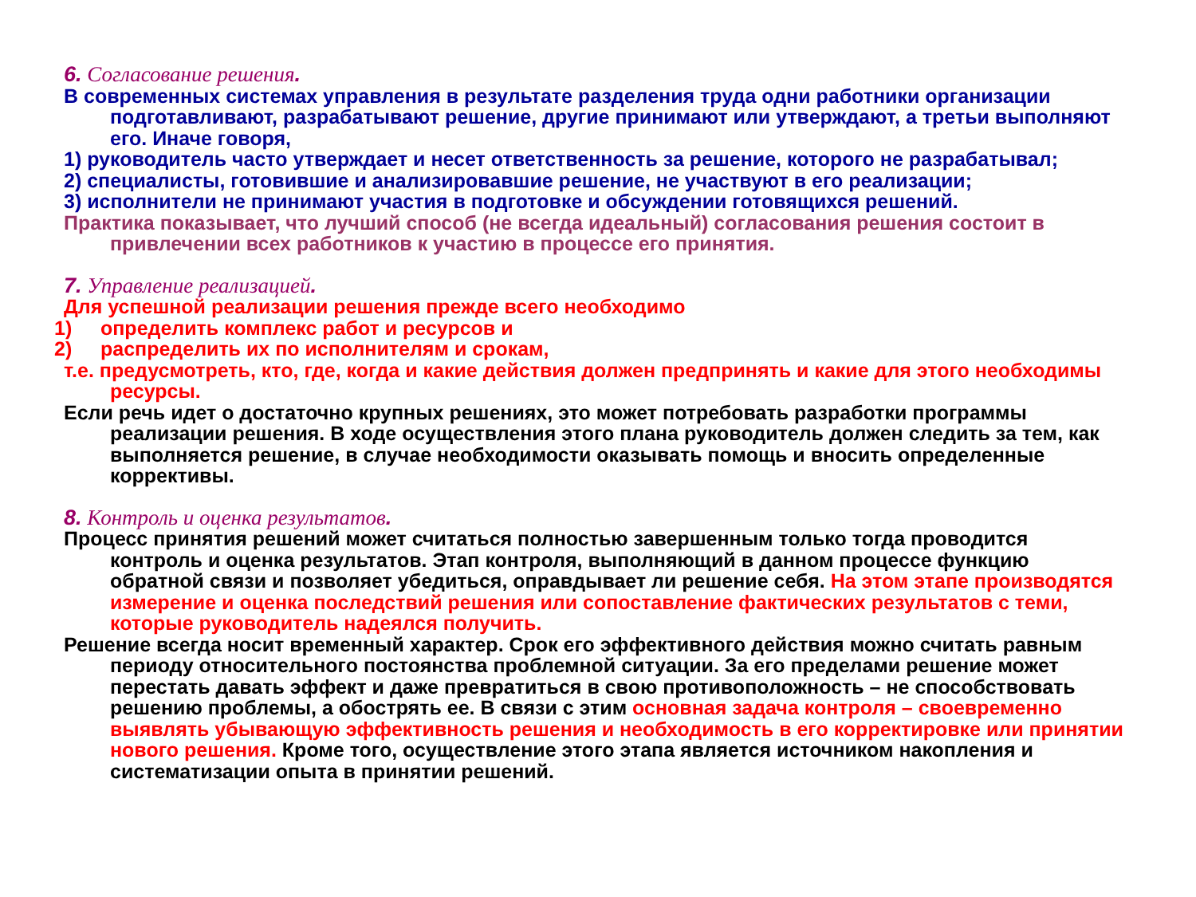6. Согласование решения.
В современных системах управления в результате разделения труда одни работники организации подготавливают, разрабатывают решение, другие принимают или утверждают, а третьи выполняют его. Иначе говоря,
1) руководитель часто утверждает и несет ответственность за решение, которого не разрабатывал;
2) специалисты, готовившие и анализировавшие решение, не участвуют в его реализации;
3) исполнители не принимают участия в подготовке и обсуждении готовящихся решений.
Практика показывает, что лучший способ (не всегда идеальный) согласования решения состоит в привлечении всех работников к участию в процессе его принятия.
7. Управление реализацией.
Для успешной реализации решения прежде всего необходимо
1) определить комплекс работ и ресурсов и
2) распределить их по исполнителям и срокам,
т.е. предусмотреть, кто, где, когда и какие действия должен предпринять и какие для этого необходимы ресурсы.
Если речь идет о достаточно крупных решениях, это может потребовать разработки программы реализации решения. В ходе осуществления этого плана руководитель должен следить за тем, как выполняется решение, в случае необходимости оказывать помощь и вносить определенные коррективы.
8. Контроль и оценка результатов.
Процесс принятия решений может считаться полностью завершенным только тогда проводится контроль и оценка результатов. Этап контроля, выполняющий в данном процессе функцию обратной связи и позволяет убедиться, оправдывает ли решение себя. На этом этапе производятся измерение и оценка последствий решения или сопоставление фактических результатов с теми, которые руководитель надеялся получить.
Решение всегда носит временный характер. Срок его эффективного действия можно считать равным периоду относительного постоянства проблемной ситуации. За его пределами решение может перестать давать эффект и даже превратиться в свою противоположность – не способствовать решению проблемы, а обострять ее. В связи с этим основная задача контроля – своевременно выявлять убывающую эффективность решения и необходимость в его корректировке или принятии нового решения. Кроме того, осуществление этого этапа является источником накопления и систематизации опыта в принятии решений.